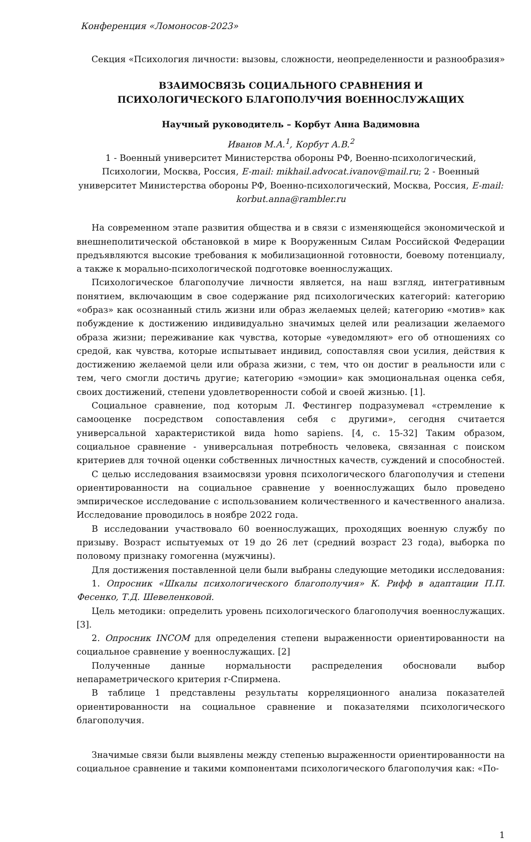Конференция «Ломоносов-2023»
Секция «Психология личности: вызовы, сложности, неопределенности и разнообразия»
ВЗАИМОСВЯЗЬ СОЦИАЛЬНОГО СРАВНЕНИЯ И
ПСИХОЛОГИЧЕСКОГО БЛАГОПОЛУЧИЯ ВОЕННОСЛУЖАЩИХ
Научный руководитель – Корбут Анна Вадимовна
Иванов М.А.<sup>1</sup>, Корбут А.В.<sup>2</sup>
1 - Военный университет Министерства обороны РФ, Военно-психологический, Психологии, Москва, Россия, E-mail: mikhail.advocat.ivanov@mail.ru; 2 - Военный университет Министерства обороны РФ, Военно-психологический, Москва, Россия, E-mail: korbut.anna@rambler.ru
На современном этапе развития общества и в связи с изменяющейся экономической и внешнеполитической обстановкой в мире к Вооруженным Силам Российской Федерации предъявляются высокие требования к мобилизационной готовности, боевому потенциалу, а также к морально-психологической подготовке военнослужащих.
Психологическое благополучие личности является, на наш взгляд, интегративным понятием, включающим в свое содержание ряд психологических категорий: категорию «образ» как осознанный стиль жизни или образ желаемых целей; категорию «мотив» как побуждение к достижению индивидуально значимых целей или реализации желаемого образа жизни; переживание как чувства, которые «уведомляют» его об отношениях со средой, как чувства, которые испытывает индивид, сопоставляя свои усилия, действия к достижению желаемой цели или образа жизни, с тем, что он достиг в реальности или с тем, чего смогли достичь другие; категорию «эмоции» как эмоциональная оценка себя, своих достижений, степени удовлетворенности собой и своей жизнью. [1].
Социальное сравнение, под которым Л. Фестингер подразумевал «стремление к самооценке посредством сопоставления себя с другими», сегодня считается универсальной характеристикой вида homo sapiens. [4, с. 15-32] Таким образом, социальное сравнение - универсальная потребность человека, связанная с поиском критериев для точной оценки собственных личностных качеств, суждений и способностей.
С целью исследования взаимосвязи уровня психологического благополучия и степени ориентированности на социальное сравнение у военнослужащих было проведено эмпирическое исследование с использованием количественного и качественного анализа. Исследование проводилось в ноябре 2022 года.
В исследовании участвовало 60 военнослужащих, проходящих военную службу по призыву. Возраст испытуемых от 19 до 26 лет (средний возраст 23 года), выборка по половому признаку гомогенна (мужчины).
Для достижения поставленной цели были выбраны следующие методики исследования:
1. Опросник «Шкалы психологического благополучия» К. Рифф в адаптации П.П. Фесенко, Т.Д. Шевеленковой.
Цель методики: определить уровень психологического благополучия военнослужащих. [3].
2. Опросник INCOM для определения степени выраженности ориентированности на социальное сравнение у военнослужащих. [2]
Полученные данные нормальности распределения обосновали выбор непараметрического критерия r-Спирмена.
В таблице 1 представлены результаты корреляционного анализа показателей ориентированности на социальное сравнение и показателями психологического благополучия.
Значимые связи были выявлены между степенью выраженности ориентированности на социальное сравнение и такими компонентами психологического благополучия как: «По-
1